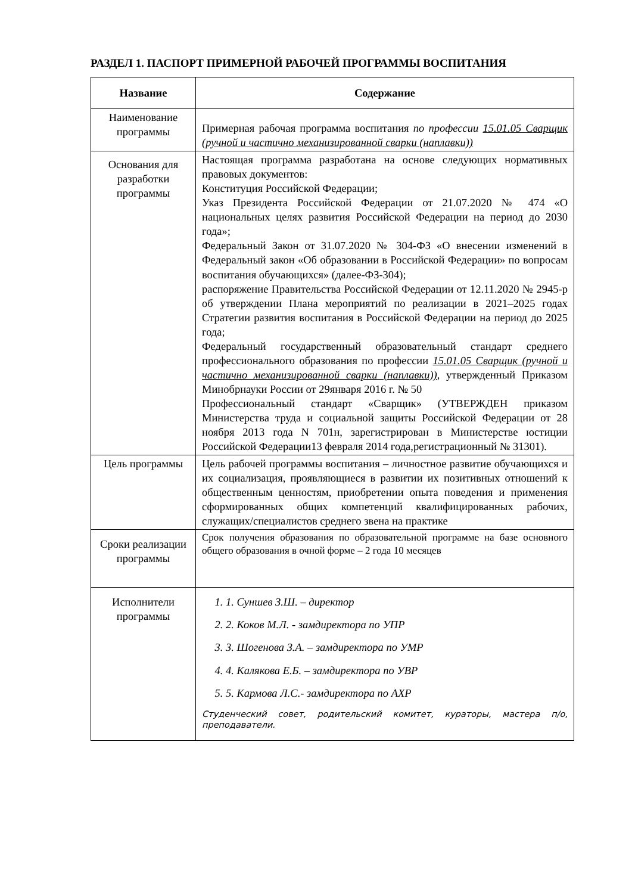РАЗДЕЛ 1. ПАСПОРТ ПРИМЕРНОЙ РАБОЧЕЙ ПРОГРАММЫ ВОСПИТАНИЯ
| Название | Содержание |
| --- | --- |
| Наименование программы | Примерная рабочая программа воспитания по профессии 15.01.05 Сварщик (ручной и частично механизированной сварки (наплавки)) |
| Основания для разработки программы | Настоящая программа разработана на основе следующих нормативных правовых документов: Конституция Российской Федерации; Указ Президента Российской Федерации от 21.07.2020 № 474 «О национальных целях развития Российской Федерации на период до 2030 года»; Федеральный Закон от 31.07.2020 № 304-ФЗ «О внесении изменений в Федеральный закон «Об образовании в Российской Федерации» по вопросам воспитания обучающихся» (далее-ФЗ-304); распоряжение Правительства Российской Федерации от 12.11.2020 № 2945-р об утверждении Плана мероприятий по реализации в 2021–2025 годах Стратегии развития воспитания в Российской Федерации на период до 2025 года; Федеральный государственный образовательный стандарт среднего профессионального образования по профессии 15.01.05 Сварщик (ручной и частично механизированной сварки (наплавки)) , утвержденный Приказом Минобрнауки России от 29января 2016 г. № 50 Профессиональный стандарт «Сварщик» (УТВЕРЖДЕН приказом Министерства труда и социальной защиты Российской Федерации от 28 ноября 2013 года N 701н, зарегистрирован в Министерстве юстиции Российской Федерации13 февраля 2014 года,регистрационный № 31301). |
| Цель программы | Цель рабочей программы воспитания – личностное развитие обучающихся и их социализация, проявляющиеся в развитии их позитивных отношений к общественным ценностям, приобретении опыта поведения и применения сформированных общих компетенций квалифицированных рабочих, служащих/специалистов среднего звена на практике |
| Сроки реализации программы | Срок получения образования по образовательной программе на базе основного общего образования в очной форме – 2 года 10 месяцев |
| Исполнители программы | 1. 1. Суншев З.Ш. – директор 2. 2. Коков М.Л. - замдиректора по УПР 3. 3. Шогенова З.А. – замдиректора по УМР 4. 4. Калякова Е.Б. – замдиректора по УВР 5. 5. Кармова Л.С.- замдиректора по АХР Студенческий совет, родительский комитет, кураторы, мастера п/о, преподаватели. |